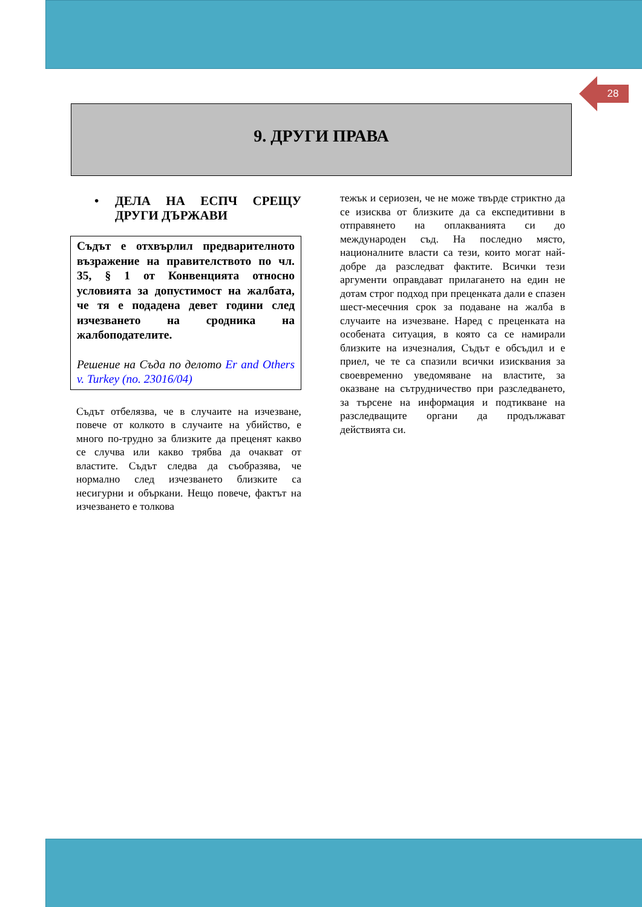28
9. ДРУГИ ПРАВА
• ДЕЛА НА ЕСПЧ СРЕЩУ ДРУГИ ДЪРЖАВИ
Съдът е отхвърлил предварителното възражение на правителството по чл. 35, § 1 от Конвенцията относно условията за допустимост на жалбата, че тя е подадена девет години след изчезването на сродника на жалбоподателите.
Решение на Съда по делото Er and Others v. Turkey (no. 23016/04)
Съдът отбелязва, че в случаите на изчезване, повече от колкото в случаите на убийство, е много по-трудно за близките да преценят какво се случва или какво трябва да очакват от властите. Съдът следва да съобразява, че нормално след изчезването близките са несигурни и объркани. Нещо повече, фактът на изчезването е толкова
тежък и сериозен, че не може твърде стриктно да се изисква от близките да са експедитивни в отправянето на оплакванията си до международен съд. На последно място, националните власти са тези, които могат най-добре да разследват фактите. Всички тези аргументи оправдават прилагането на един не дотам строг подход при преценката дали е спазен шест-месечния срок за подаване на жалба в случаите на изчезване. Наред с преценката на особената ситуация, в която са се намирали близките на изчезналия, Съдът е обсъдил и е приел, че те са спазили всички изисквания за своевременно уведомяване на властите, за оказване на сътрудничество при разследването, за търсене на информация и подтикване на разследващите органи да продължават действията си.